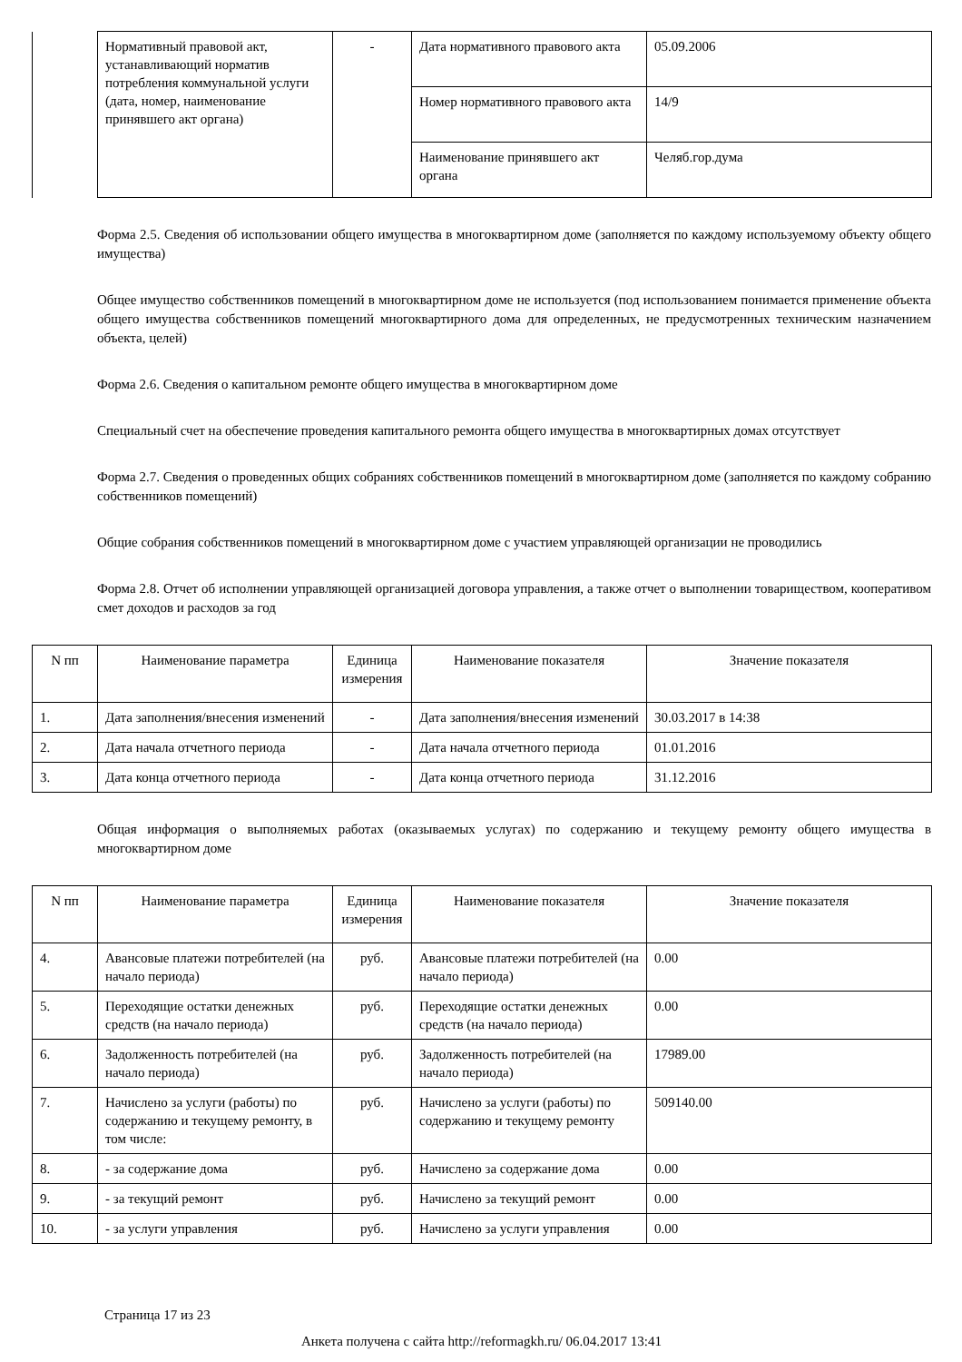| | Нормативный правовой акт, устанавливающий норматив потребления коммунальной услуги (дата, номер, наименование принявшего акт органа) | - | Дата нормативного правового акта | 05.09.2006 |
| | | | Номер нормативного правового акта | 14/9 |
| | | | Наименование принявшего акт органа | Челяб.гор.дума |
Форма 2.5. Сведения об использовании общего имущества в многоквартирном доме (заполняется по каждому используемому объекту общего имущества)
Общее имущество собственников помещений в многоквартирном доме не используется (под использованием понимается применение объекта общего имущества собственников помещений многоквартирного дома для определенных, не предусмотренных техническим назначением объекта, целей)
Форма 2.6. Сведения о капитальном ремонте общего имущества в многоквартирном доме
Специальный счет на обеспечение проведения капитального ремонта общего имущества в многоквартирных домах отсутствует
Форма 2.7. Сведения о проведенных общих собраниях собственников помещений в многоквартирном доме (заполняется по каждому собранию собственников помещений)
Общие собрания собственников помещений в многоквартирном доме с участием управляющей организации не проводились
Форма 2.8. Отчет об исполнении управляющей организацией договора управления, а также отчет о выполнении товариществом, кооперативом смет доходов и расходов за год
| N пп | Наименование параметра | Единица измерения | Наименование показателя | Значение показателя |
| --- | --- | --- | --- | --- |
| 1. | Дата заполнения/внесения изменений | - | Дата заполнения/внесения изменений | 30.03.2017 в 14:38 |
| 2. | Дата начала отчетного периода | - | Дата начала отчетного периода | 01.01.2016 |
| 3. | Дата конца отчетного периода | - | Дата конца отчетного периода | 31.12.2016 |
Общая информация о выполняемых работах (оказываемых услугах) по содержанию и текущему ремонту общего имущества в многоквартирном доме
| N пп | Наименование параметра | Единица измерения | Наименование показателя | Значение показателя |
| --- | --- | --- | --- | --- |
| 4. | Авансовые платежи потребителей (на начало периода) | руб. | Авансовые платежи потребителей (на начало периода) | 0.00 |
| 5. | Переходящие остатки денежных средств (на начало периода) | руб. | Переходящие остатки денежных средств (на начало периода) | 0.00 |
| 6. | Задолженность потребителей (на начало периода) | руб. | Задолженность потребителей (на начало периода) | 17989.00 |
| 7. | Начислено за услуги (работы) по содержанию и текущему ремонту, в том числе: | руб. | Начислено за услуги (работы) по содержанию и текущему ремонту | 509140.00 |
| 8. | - за содержание дома | руб. | Начислено за содержание дома | 0.00 |
| 9. | - за текущий ремонт | руб. | Начислено за текущий ремонт | 0.00 |
| 10. | - за услуги управления | руб. | Начислено за услуги управления | 0.00 |
Страница 17 из 23
Анкета получена с сайта http://reformagkh.ru/ 06.04.2017 13:41